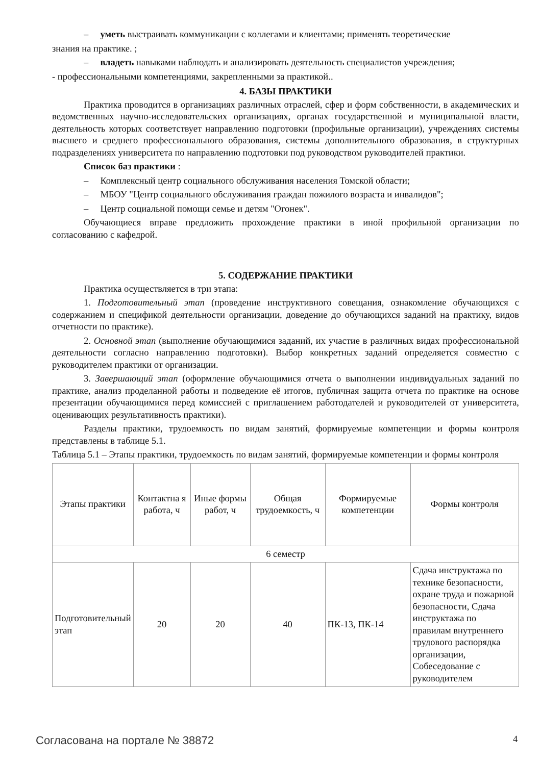– уметь выстраивать коммуникации с коллегами и клиентами; применять теоретические
знания на практике. ;
– владеть навыками наблюдать и анализировать деятельность специалистов учреждения;
- профессиональными компетенциями, закрепленными за практикой..
4. БАЗЫ ПРАКТИКИ
Практика проводится в организациях различных отраслей, сфер и форм собственности, в академических и ведомственных научно-исследовательских организациях, органах государственной и муниципальной власти, деятельность которых соответствует направлению подготовки (профильные организации), учреждениях системы высшего и среднего профессионального образования, системы дополнительного образования, в структурных подразделениях университета по направлению подготовки под руководством руководителей практики.
Список баз практики :
– Комплексный центр социального обслуживания населения Томской области;
– МБОУ "Центр социального обслуживания граждан пожилого возраста и инвалидов";
– Центр социальной помощи семье и детям "Огонек".
Обучающиеся вправе предложить прохождение практики в иной профильной организации по согласованию с кафедрой.
5. СОДЕРЖАНИЕ ПРАКТИКИ
Практика осуществляется в три этапа:
1. Подготовительный этап (проведение инструктивного совещания, ознакомление обучающихся с содержанием и спецификой деятельности организации, доведение до обучающихся заданий на практику, видов отчетности по практике).
2. Основной этап (выполнение обучающимися заданий, их участие в различных видах профессиональной деятельности согласно направлению подготовки). Выбор конкретных заданий определяется совместно с руководителем практики от организации.
3. Завершающий этап (оформление обучающимися отчета о выполнении индивидуальных заданий по практике, анализ проделанной работы и подведение её итогов, публичная защита отчета по практике на основе презентации обучающимися перед комиссией с приглашением работодателей и руководителей от университета, оценивающих результативность практики).
Разделы практики, трудоемкость по видам занятий, формируемые компетенции и формы контроля представлены в таблице 5.1.
Таблица 5.1 – Этапы практики, трудоемкость по видам занятий, формируемые компетенции и формы контроля
| Этапы практики | Контактна я работа, ч | Иные формы работ, ч | Общая трудоемкость, ч | Формируемые компетенции | Формы контроля |
| 6 семестр | | | | | |
| Подготовительный этап | 20 | 20 | 40 | ПК-13, ПК-14 | Сдача инструктажа по технике безопасности, охране труда и пожарной безопасности, Сдача инструктажа по правилам внутреннего трудового распорядка организации, Собеседование с руководителем |
Согласована на портале № 38872 4